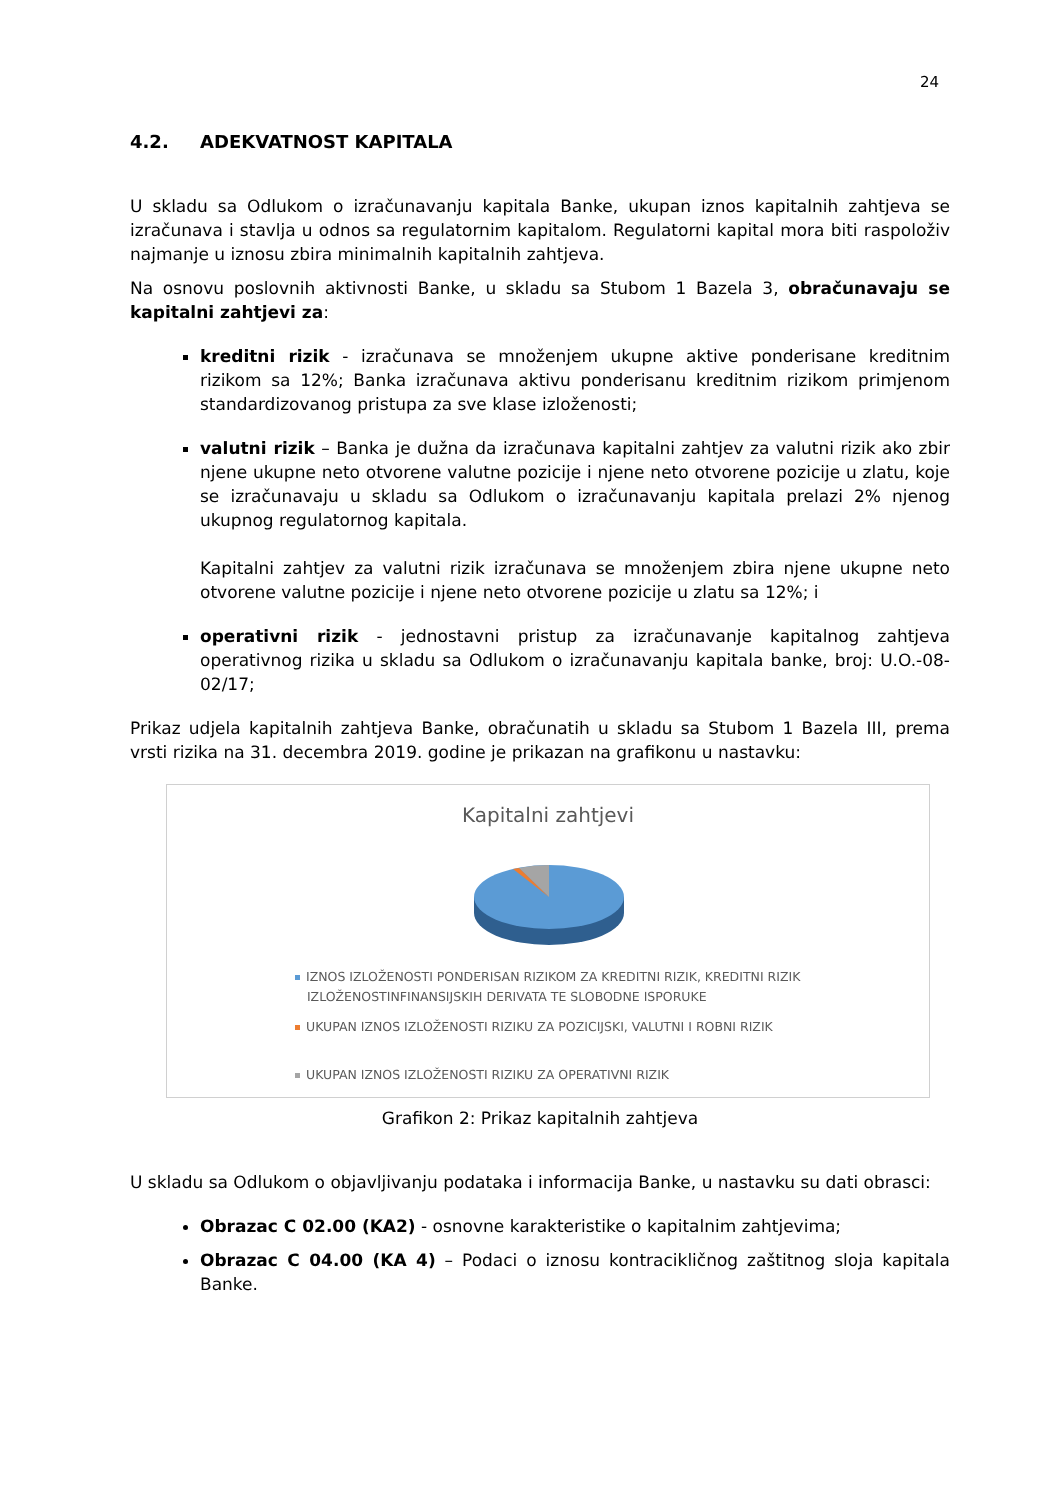24
4.2. ADEKVATNOST KAPITALA
U skladu sa Odlukom o izračunavanju kapitala Banke, ukupan iznos kapitalnih zahtjeva se izračunava i stavlja u odnos sa regulatornim kapitalom. Regulatorni kapital mora biti raspoloživ najmanje u iznosu zbira minimalnih kapitalnih zahtjeva.
Na osnovu poslovnih aktivnosti Banke, u skladu sa Stubom 1 Bazela 3, obračunavaju se kapitalni zahtjevi za:
kreditni rizik - izračunava se množenjem ukupne aktive ponderisane kreditnim rizikom sa 12%; Banka izračunava aktivu ponderisanu kreditnim rizikom primjenom standardizovanog pristupa za sve klase izloženosti;
valutni rizik – Banka je dužna da izračunava kapitalni zahtjev za valutni rizik ako zbir njene ukupne neto otvorene valutne pozicije i njene neto otvorene pozicije u zlatu, koje se izračunavaju u skladu sa Odlukom o izračunavanju kapitala prelazi 2% njenog ukupnog regulatornog kapitala.
Kapitalni zahtjev za valutni rizik izračunava se množenjem zbira njene ukupne neto otvorene valutne pozicije i njene neto otvorene pozicije u zlatu sa 12%; i
operativni rizik - jednostavni pristup za izračunavanje kapitalnog zahtjeva operativnog rizika u skladu sa Odlukom o izračunavanju kapitala banke, broj: U.O.-08-02/17;
Prikaz udjela kapitalnih zahtjeva Banke, obračunatih u skladu sa Stubom 1 Bazela III, prema vrsti rizika na 31. decembra 2019. godine je prikazan na grafikonu u nastavku:
Kapitalni zahtjevi
IZNOS IZLOŽENOSTI PONDERISAN RIZIKOM ZA KREDITNI RIZIK, KREDITNI RIZIK
IZLOŽENOSTINFINANSIJSKIH DERIVATA TE SLOBODNE ISPORUKE
UKUPAN IZNOS IZLOŽENOSTI RIZIKU ZA POZICIJSKI, VALUTNI I ROBNI RIZIK
UKUPAN IZNOS IZLOŽENOSTI RIZIKU ZA OPERATIVNI RIZIK
Grafikon 2: Prikaz kapitalnih zahtjeva
U skladu sa Odlukom o objavljivanju podataka i informacija Banke, u nastavku su dati obrasci:
Obrazac C 02.00 (KA2) - osnovne karakteristike o kapitalnim zahtjevima;
Obrazac C 04.00 (KA 4) – Podaci o iznosu kontracikličnog zaštitnog sloja kapitala Banke.